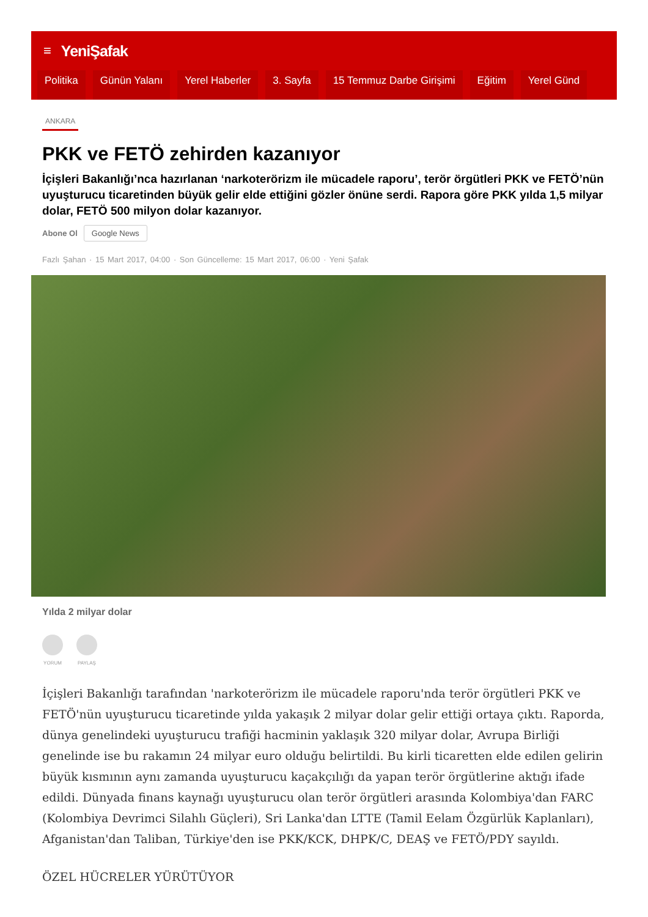≡ YeniŞafak
Politika Günün Yalanı Yerel Haberler 3. Sayfa 15 Temmuz Darbe Girişimi Eğitim Yerel Günd
ANKARA
PKK ve FETÖ zehirden kazanıyor
İçişleri Bakanlığı’nca hazırlanan ‘narkoterörizm ile mücadele raporu’, terör örgütleri PKK ve FETÖ’nün uyuşturucu ticaretinden büyük gelir elde ettiğini gözler önüne serdi. Rapora göre PKK yılda 1,5 milyar dolar, FETÖ 500 milyon dolar kazanıyor.
Abone Ol Google News
Fazlı Şahan · 15 Mart 2017, 04:00 · Son Güncelleme: 15 Mart 2017, 06:00 · Yeni Şafak
Yılda 2 milyar dolar
YORUM PAYLAŞ
İçişleri Bakanlığı tarafından 'narkoterörizm ile mücadele raporu'nda terör örgütleri PKK ve FETÖ'nün uyuşturucu ticaretinde yılda yakaşık 2 milyar dolar gelir ettiği ortaya çıktı. Raporda, dünya genelindeki uyuşturucu trafiği hacminin yaklaşık 320 milyar dolar, Avrupa Birliği genelinde ise bu rakamın 24 milyar euro olduğu belirtildi. Bu kirli ticaretten elde edilen gelirin büyük kısmının aynı zamanda uyuşturucu kaçakçılığı da yapan terör örgütlerine aktığı ifade edildi. Dünyada finans kaynağı uyuşturucu olan terör örgütleri arasında Kolombiya'dan FARC (Kolombiya Devrimci Silahlı Güçleri), Sri Lanka'dan LTTE (Tamil Eelam Özgürlük Kaplanları), Afganistan'dan Taliban, Türkiye'den ise PKK/KCK, DHPK/C, DEAŞ ve FETÖ/PDY sayıldı.
ÖZEL HÜCRELER YÜRÜTÜYOR